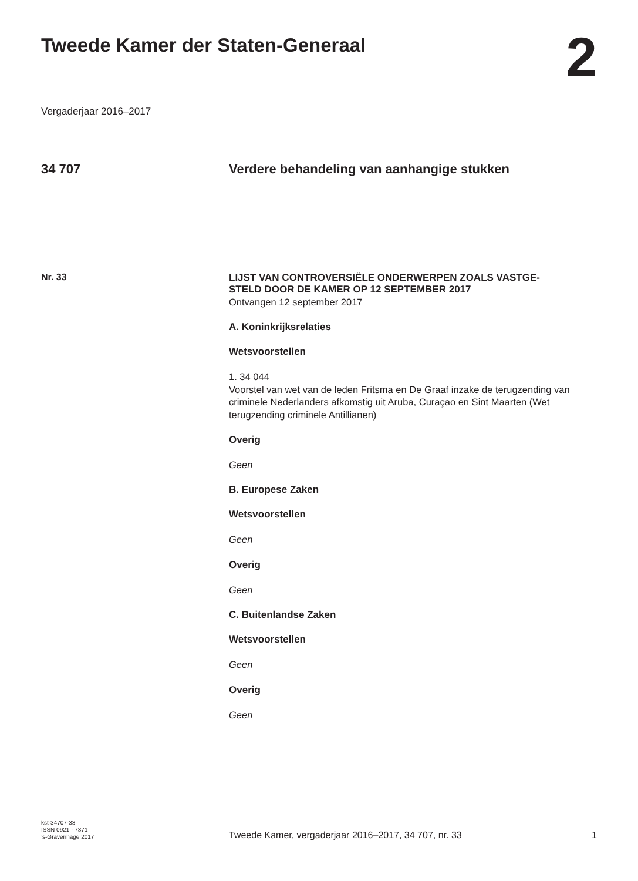Tweede Kamer der Staten-Generaal
2
Vergaderjaar 2016–2017
34 707 Verdere behandeling van aanhangige stukken
Nr. 33
LIJST VAN CONTROVERSIËLE ONDERWERPEN ZOALS VASTGE-
STELD DOOR DE KAMER OP 12 SEPTEMBER 2017
Ontvangen 12 september 2017
A. Koninkrijksrelaties
Wetsvoorstellen
1. 34 044
Voorstel van wet van de leden Fritsma en De Graaf inzake de terugzending van criminele Nederlanders afkomstig uit Aruba, Curaçao en Sint Maarten (Wet terugzending criminele Antillianen)
Overig
Geen
B. Europese Zaken
Wetsvoorstellen
Geen
Overig
Geen
C. Buitenlandse Zaken
Wetsvoorstellen
Geen
Overig
Geen
kst-34707-33
ISSN 0921 - 7371
’s-Gravenhage 2017
Tweede Kamer, vergaderjaar 2016–2017, 34 707, nr. 33
1